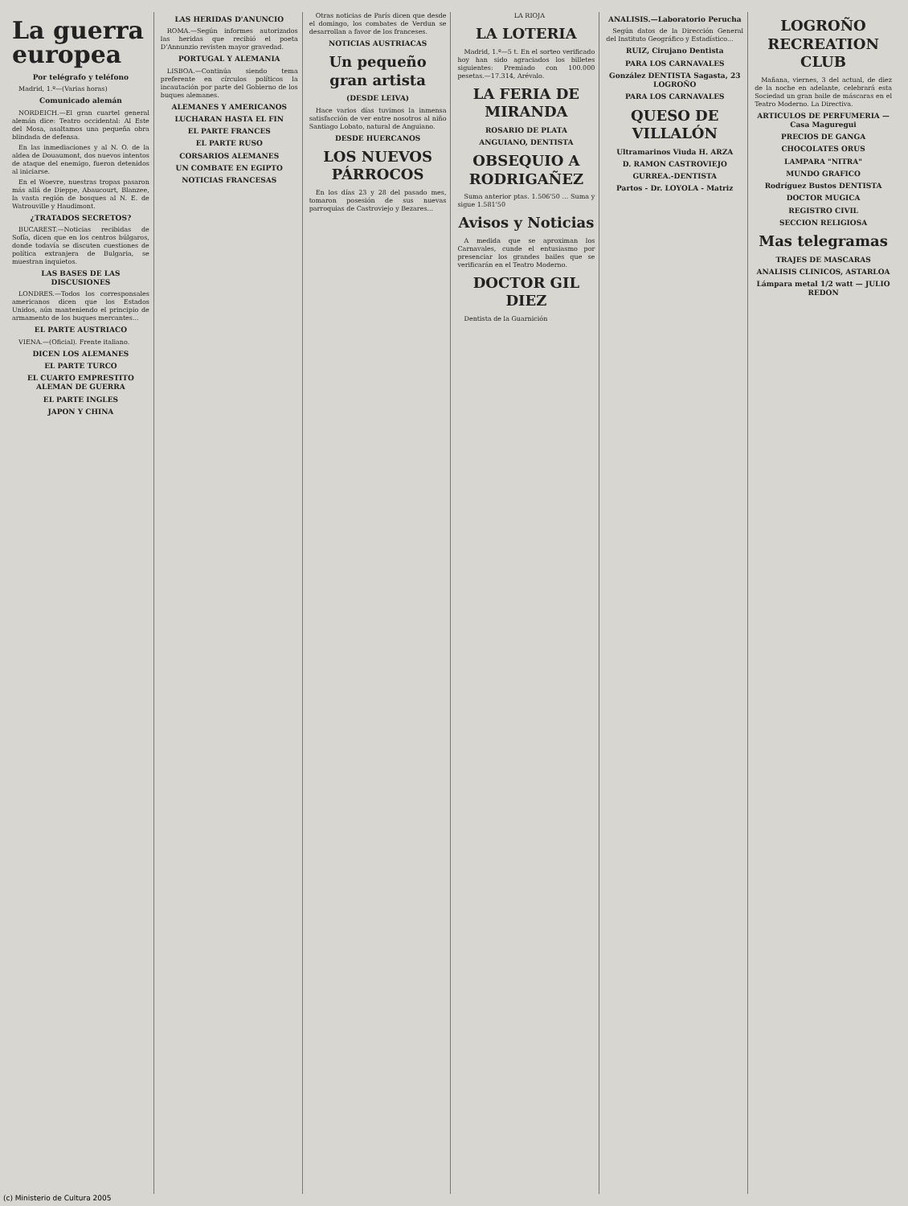La guerra europea
Por telégrafo y teléfono
Madrid, 1.º—(Varias horas)
Comunicado alemán
NORDEICH.—El gran cuartel general alemán dice: Teatro occidental: Al Este del Mosa, asaltamos una pequeña obra blindada de defensa.
En las inmediaciones y al N. O. de la aldea de Douaumont, dos nuevos intentos de ataque del enemigo, fueron detenidos al iniciarse.
En el Woevre, nuestras tropas pasaron más allá de Dieppe, Abaucourt, Blanzee, la vasta región de bosques al N. E. de Watrouville y Haudimont.
¿TRATADOS SECRETOS?
BUCAREST.—Noticias recibidas de Sofía, dicen que en los centros búlgaros, donde todavía se discuten cuestiones de política extranjera de Bulgaria, se muestran inquietos.
LAS BASES DE LAS DISCUSIONES
LONDRES.—Todos los corresponsales americanos dicen que los Estados Unidos, aún manteniendo el principio de armamento de los buques mercantes...
EL PARTE AUSTRIACO
VIENA.—(Oficial). Frente italiano.
DICEN LOS ALEMANES
EL PARTE TURCO
EL CUARTO EMPRESTITO ALEMAN DE GUERRA
EL PARTE INGLES
JAPON Y CHINA
LAS HERIDAS D'ANUNCIO
ROMA.—Según informes autorizados las heridas que recibió el poeta D'Annunzio revisten mayor gravedad.
PORTUGAL Y ALEMANIA
LISBOA.—Continúa siendo tema preferente en círculos políticos la incautación por parte del Gobierno de los buques alemanes.
ALEMANES Y AMERICANOS
LUCHARAN HASTA EL FIN
EL PARTE FRANCES
EL PARTE RUSO
CORSARIOS ALEMANES
UN COMBATE EN EGIPTO
NOTICIAS FRANCESAS
Otras noticias de París dicen que desde el domingo, los combates de Verdun se desarrollan a favor de los franceses.
NOTICIAS AUSTRIACAS
Un pequeño gran artista
(DESDE LEIVA)
Hace varios días tuvimos la inmensa satisfacción de ver entre nosotros al niño Santiago Lobato, natural de Anguiano.
DESDE HUERCANOS
LOS NUEVOS PÁRROCOS
En los días 23 y 28 del pasado mes, tomaron posesión de sus nuevas parroquias de Castroviejo y Bezares...
LA RIOJA
LA LOTERIA
Madrid, 1.º—5 t. En el sorteo verificado hoy han sido agraciados los billetes siguientes: Premiado con 100.000 pesetas.—17.314, Arévalo.
LA FERIA DE MIRANDA
ROSARIO DE PLATA
ANGUIANO, DENTISTA
OBSEQUIO A RODRIGAÑEZ
Suma anterior ptas. 1.506'50 ... Suma y sigue 1.581'50
Avisos y Noticias
A medida que se aproximan los Carnavales, cunde el entusiasmo por presenciar los grandes bailes que se verificarán en el Teatro Moderno.
DOCTOR GIL DIEZ
Dentista de la Guarnición
ANALISIS.—Laboratorio Perucha
Según datos de la Dirección General del Instituto Geográfico y Estadístico...
RUIZ, Cirujano Dentista
PARA LOS CARNAVALES
González DENTISTA Sagasta, 23 LOGROÑO
PARA LOS CARNAVALES
QUESO DE VILLALÓN
Ultramarinos Viuda H. ARZA
D. RAMON CASTROVIEJO
GURREA.-DENTISTA
Partos - Dr. LOYOLA - Matriz
LOGROÑO RECREATION CLUB
Mañana, viernes, 3 del actual, de diez de la noche en adelante, celebrará esta Sociedad un gran baile de máscaras en el Teatro Moderno. La Directiva.
ARTICULOS DE PERFUMERIA — Casa Maguregui
PRECIOS DE GANGA
CHOCOLATES ORUS
LAMPARA "NITRA"
MUNDO GRAFICO
Rodríguez Bustos DENTISTA
DOCTOR MUGICA
REGISTRO CIVIL
SECCION RELIGIOSA
Mas telegramas
TRAJES DE MASCARAS
ANALISIS CLINICOS, ASTARLOA
Lámpara metal 1/2 watt — JULIO REDON
(c) Ministerio de Cultura 2005